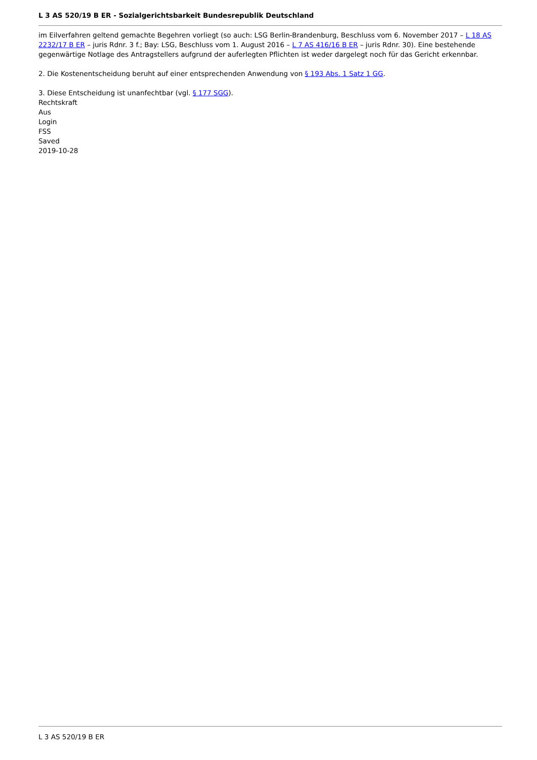L 3 AS 520/19 B ER - Sozialgerichtsbarkeit Bundesrepublik Deutschland
im Eilverfahren geltend gemachte Begehren vorliegt (so auch: LSG Berlin-Brandenburg, Beschluss vom 6. November 2017 – L 18 AS 2232/17 B ER – juris Rdnr. 3 f.; Bay: LSG, Beschluss vom 1. August 2016 – L 7 AS 416/16 B ER – juris Rdnr. 30). Eine bestehende gegenwärtige Notlage des Antragstellers aufgrund der auferlegten Pflichten ist weder dargelegt noch für das Gericht erkennbar.
2. Die Kostenentscheidung beruht auf einer entsprechenden Anwendung von § 193 Abs. 1 Satz 1 GG.
3. Diese Entscheidung ist unanfechtbar (vgl. § 177 SGG).
Rechtskraft
Aus
Login
FSS
Saved
2019-10-28
L 3 AS 520/19 B ER